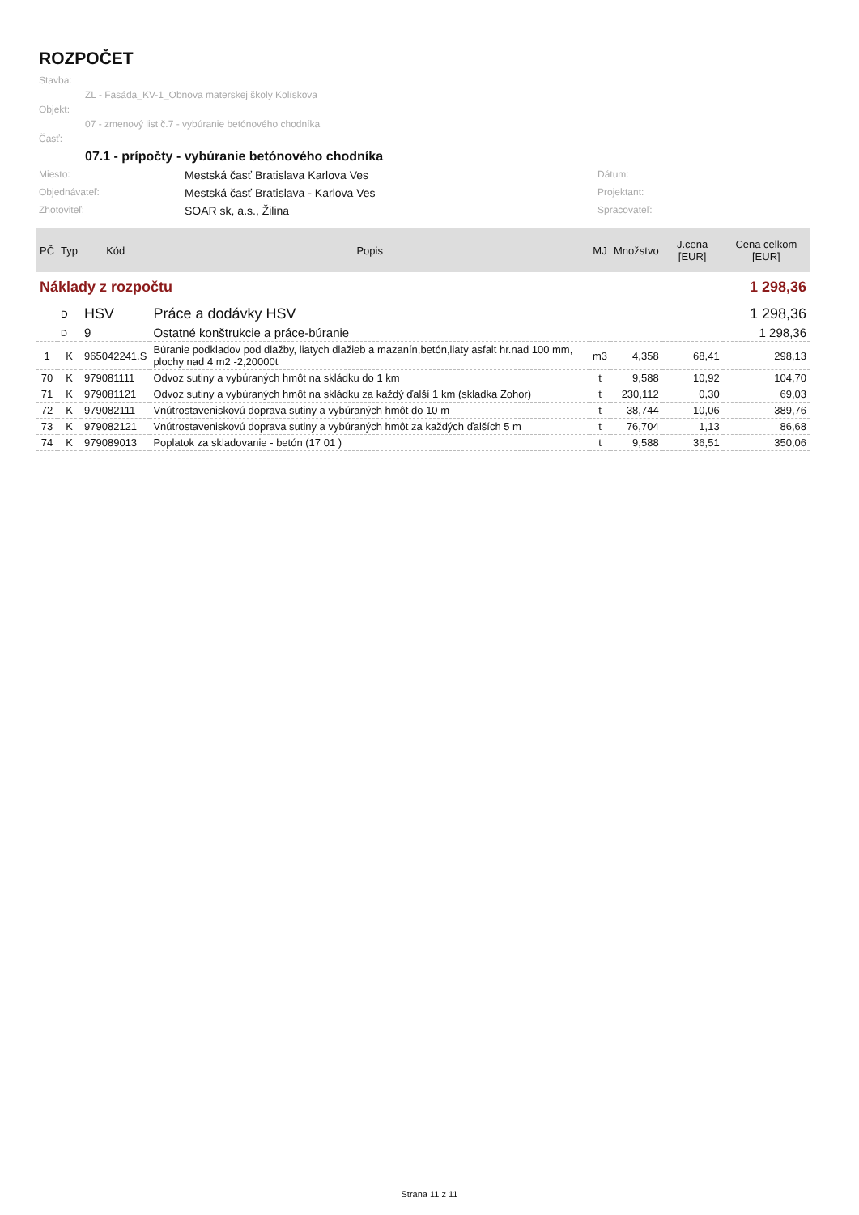ROZPOČET
Stavba:
ZL - Fasáda_KV-1_Obnova materskej školy Kolískova
Objekt:
07 - zmenový list č.7 - vybúranie betónového chodníka
Časť:
07.1 - prípočty - vybúranie betónového chodníka
Miesto: Mestská časť Bratislava Karlova Ves Dátum: Objednávateľ: Mestská časť Bratislava - Karlova Ves Projektant: Zhotoviteľ: SOAR sk, a.s., Žilina Spracovateľ:
| PČ | Typ | Kód | Popis | MJ | Množstvo | J.cena [EUR] | Cena celkom [EUR] |
| --- | --- | --- | --- | --- | --- | --- | --- |
| Náklady z rozpočtu | | | | | | | 1 298,36 |
| | D | HSV | Práce a dodávky HSV | | | | 1 298,36 |
| | D | 9 | Ostatné konštrukcie a práce-búranie | | | | 1 298,36 |
| 1 | K | 965042241.S | Búranie podkladov pod dlažby, liatych dlažieb a mazanín,betón,liaty asfalt hr.nad 100 mm, plochy nad 4 m2 -2,20000t | m3 | 4,358 | 68,41 | 298,13 |
| 70 | K | 979081111 | Odvoz sutiny a vybúraných hmôt na skládku do 1 km | t | 9,588 | 10,92 | 104,70 |
| 71 | K | 979081121 | Odvoz sutiny a vybúraných hmôt na skládku za každý ďalší 1 km (skladka Zohor) | t | 230,112 | 0,30 | 69,03 |
| 72 | K | 979082111 | Vnútrostaveniskovú doprava sutiny a vybúraných hmôt do 10 m | t | 38,744 | 10,06 | 389,76 |
| 73 | K | 979082121 | Vnútrostaveniskovú doprava sutiny a vybúraných hmôt za každých ďalších 5 m | t | 76,704 | 1,13 | 86,68 |
| 74 | K | 979089013 | Poplatok za skladovanie - betón (17 01 ) | t | 9,588 | 36,51 | 350,06 |
Strana 11 z 11